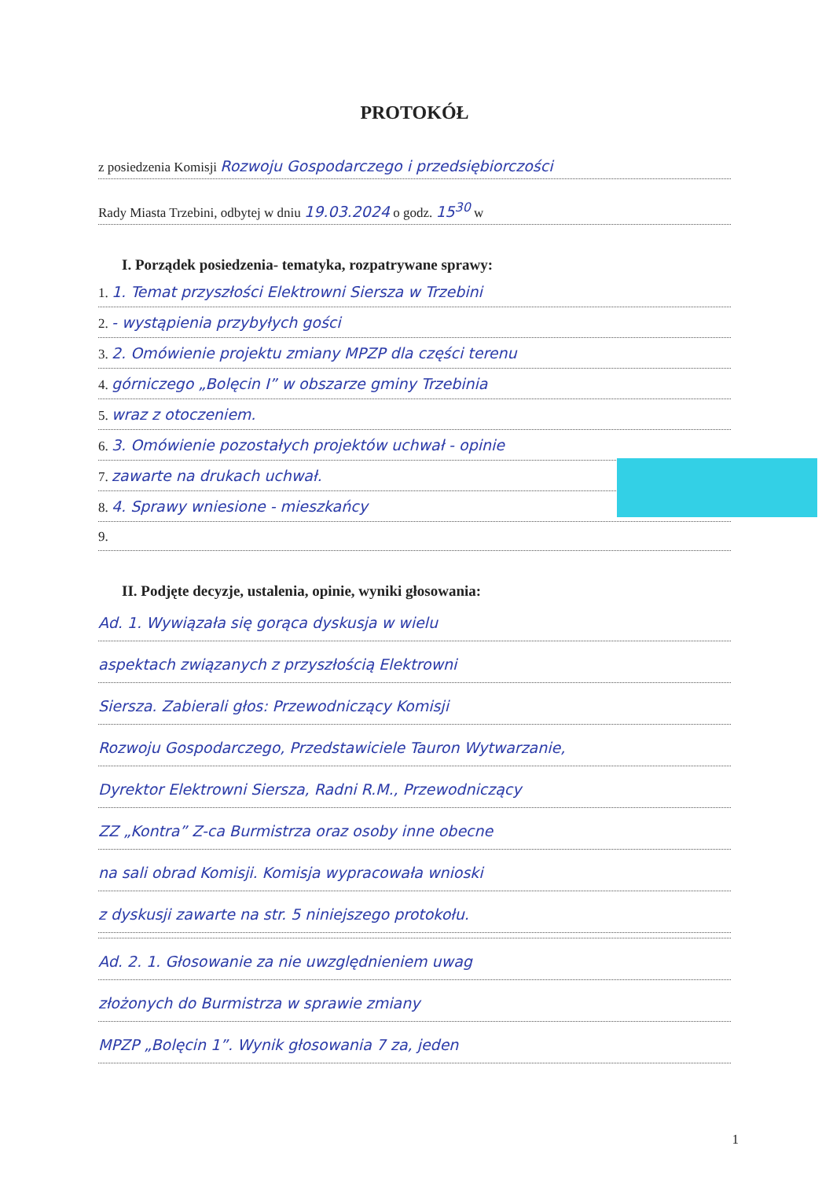PROTOKÓŁ
z posiedzenia Komisji Rozwoju Gospodarczego i przedsiębiorczości
Rady Miasta Trzebini, odbytej w dniu 19.03.2024 o godz. 15<sup>30</sup> w
I. Porządek posiedzenia- tematyka, rozpatrywane sprawy:
1. 1. Temat przyszłości Elektrowni Siersza w Trzebini
2. - wystąpienia przybyłych gości
3. 2. Omówienie projektu zmiany MPZP dla części terenu
4. górniczego „Bolęcin I” w obszarze gminy Trzebinia
5. wraz z otoczeniem.
6. 3. Omówienie pozostałych projektów uchwał - opinie
7. zawarte na drukach uchwał.
8. 4. Sprawy wniesione - mieszkańcy
9.
II. Podjęte decyzje, ustalenia, opinie, wyniki głosowania:
Ad. 1. Wywiązała się gorąca dyskusja w wielu
aspektach związanych z przyszłością Elektrowni
Siersza. Zabierali głos: Przewodniczący Komisji
Rozwoju Gospodarczego, Przedstawiciele Tauron Wytwarzanie,
Dyrektor Elektrowni Siersza, Radni R.M., Przewodniczący
ZZ „Kontra” Z-ca Burmistrza oraz osoby inne obecne
na sali obrad Komisji. Komisja wypracowała wnioski
z dyskusji zawarte na str. 5 niniejszego protokołu.
Ad. 2. 1. Głosowanie za nie uwzględnieniem uwag
złożonych do Burmistrza w sprawie zmiany
MPZP „Bolęcin 1”. Wynik głosowania 7 za, jeden
1